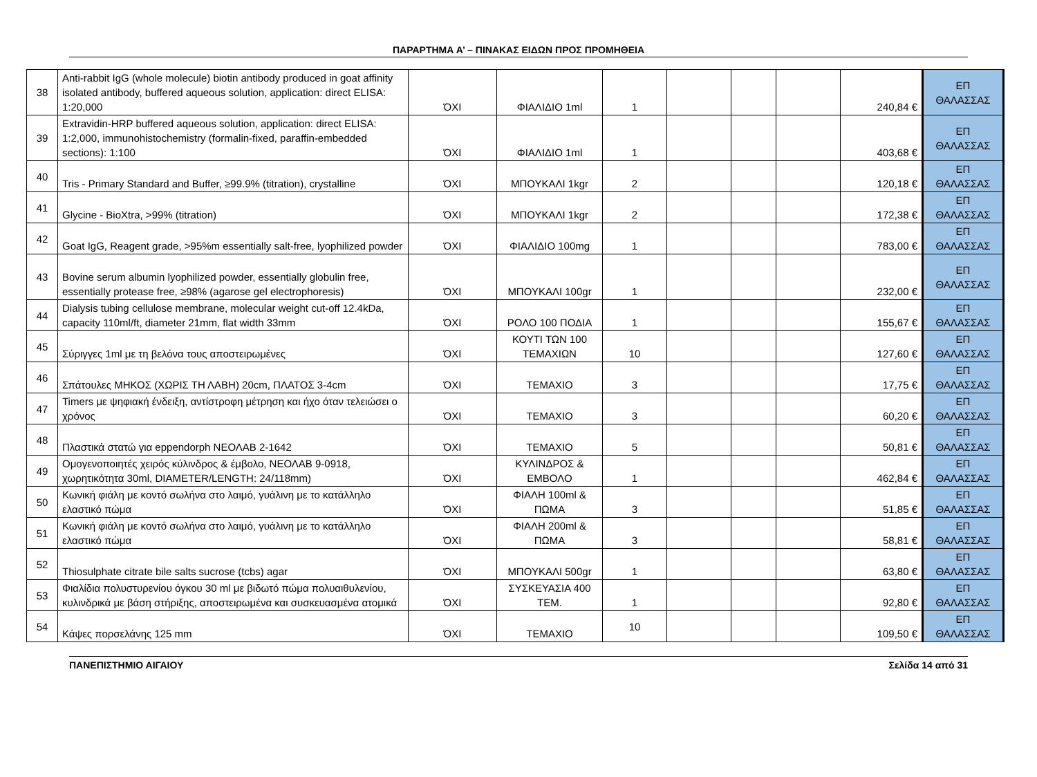ΠΑΡΑΡΤΗΜΑ Α’ – ΠΙΝΑΚΑΣ ΕΙΔΩΝ ΠΡΟΣ ΠΡΟΜΗΘΕΙΑ
| 38 | Anti-rabbit IgG (whole molecule) biotin antibody produced in goat affinity isolated antibody, buffered aqueous solution, application: direct ELISA: 1:20,000 | ΌΧΙ | ΦΙΑΛΙΔΙΟ 1ml | 1 | | | | 240,84 € | ΕΠ ΘΑΛΑΣΣΑΣ |
| 39 | Extravidin-HRP buffered aqueous solution, application: direct ELISA: 1:2,000, immunohistochemistry (formalin-fixed, paraffin-embedded sections): 1:100 | ΌΧΙ | ΦΙΑΛΙΔΙΟ 1ml | 1 | | | | 403,68 € | ΕΠ ΘΑΛΑΣΣΑΣ |
| 40 | Tris - Primary Standard and Buffer, ≥99.9% (titration), crystalline | ΌΧΙ | ΜΠΟΥΚΑΛΙ 1kgr | 2 | | | | 120,18 € | ΕΠ ΘΑΛΑΣΣΑΣ |
| 41 | Glycine - BioXtra, >99% (titration) | ΌΧΙ | ΜΠΟΥΚΑΛΙ 1kgr | 2 | | | | 172,38 € | ΕΠ ΘΑΛΑΣΣΑΣ |
| 42 | Goat IgG, Reagent grade, >95%m essentially salt-free, lyophilized powder | ΌΧΙ | ΦΙΑΛΙΔΙΟ 100mg | 1 | | | | 783,00 € | ΕΠ ΘΑΛΑΣΣΑΣ |
| 43 | Bovine serum albumin lyophilized powder, essentially globulin free, essentially protease free, ≥98% (agarose gel electrophoresis) | ΌΧΙ | ΜΠΟΥΚΑΛΙ 100gr | 1 | | | | 232,00 € | ΕΠ ΘΑΛΑΣΣΑΣ |
| 44 | Dialysis tubing cellulose membrane, molecular weight cut-off 12.4kDa, capacity 110ml/ft, diameter 21mm, flat width 33mm | ΌΧΙ | ΡΟΛΟ 100 ΠΟΔΙΑ | 1 | | | | 155,67 € | ΕΠ ΘΑΛΑΣΣΑΣ |
| 45 | Σύριγγες 1ml με τη βελόνα τους αποστειρωμένες | ΌΧΙ | ΚΟΥΤΙ ΤΩΝ 100 ΤΕΜΑΧΙΩΝ | 10 | | | | 127,60 € | ΕΠ ΘΑΛΑΣΣΑΣ |
| 46 | Σπάτουλες ΜΗΚΟΣ (ΧΩΡΙΣ ΤΗ ΛΑΒΗ) 20cm, ΠΛΑΤΟΣ 3-4cm | ΌΧΙ | ΤΕΜΑΧΙΟ | 3 | | | | 17,75 € | ΕΠ ΘΑΛΑΣΣΑΣ |
| 47 | Timers με ψηφιακή ένδειξη, αντίστροφη μέτρηση και ήχο όταν τελειώσει ο χρόνος | ΌΧΙ | ΤΕΜΑΧΙΟ | 3 | | | | 60,20 € | ΕΠ ΘΑΛΑΣΣΑΣ |
| 48 | Πλαστικά στατώ για eppendorph ΝΕΟΛΑΒ 2-1642 | ΌΧΙ | ΤΕΜΑΧΙΟ | 5 | | | | 50,81 € | ΕΠ ΘΑΛΑΣΣΑΣ |
| 49 | Ομογενοποιητές χειρός κύλινδρος & έμβολο, ΝΕΟΛΑΒ 9-0918, χωρητικότητα 30ml, DIAMETER/LENGTH: 24/118mm) | ΌΧΙ | ΚΥΛΙΝΔΡΟΣ & ΕΜΒΟΛΟ | 1 | | | | 462,84 € | ΕΠ ΘΑΛΑΣΣΑΣ |
| 50 | Κωνική φιάλη με κοντό σωλήνα στο λαιμό, γυάλινη με το κατάλληλο ελαστικό πώμα | ΌΧΙ | ΦΙΑΛΗ 100ml & ΠΩΜΑ | 3 | | | | 51,85 € | ΕΠ ΘΑΛΑΣΣΑΣ |
| 51 | Κωνική φιάλη με κοντό σωλήνα στο λαιμό, γυάλινη με το κατάλληλο ελαστικό πώμα | ΌΧΙ | ΦΙΑΛΗ 200ml & ΠΩΜΑ | 3 | | | | 58,81 € | ΕΠ ΘΑΛΑΣΣΑΣ |
| 52 | Thiosulphate citrate bile salts sucrose (tcbs) agar | ΌΧΙ | ΜΠΟΥΚΑΛΙ 500gr | 1 | | | | 63,80 € | ΕΠ ΘΑΛΑΣΣΑΣ |
| 53 | Φιαλίδια πολυστυρενίου όγκου 30 ml με βιδωτό πώμα πολυαιθυλενίου, κυλινδρικά με βάση στήριξης, αποστειρωμένα και συσκευασμένα ατομικά | ΌΧΙ | ΣΥΣΚΕΥΑΣΙΑ 400 ΤΕΜ. | 1 | | | | 92,80 € | ΕΠ ΘΑΛΑΣΣΑΣ |
| 54 | Κάψες πορσελάνης 125 mm | ΌΧΙ | ΤΕΜΑΧΙΟ | 10 | | | | 109,50 € | ΕΠ ΘΑΛΑΣΣΑΣ |
ΠΑΝΕΠΙΣΤΗΜΙΟ ΑΙΓΑΙΟΥ Σελίδα 14 από 31